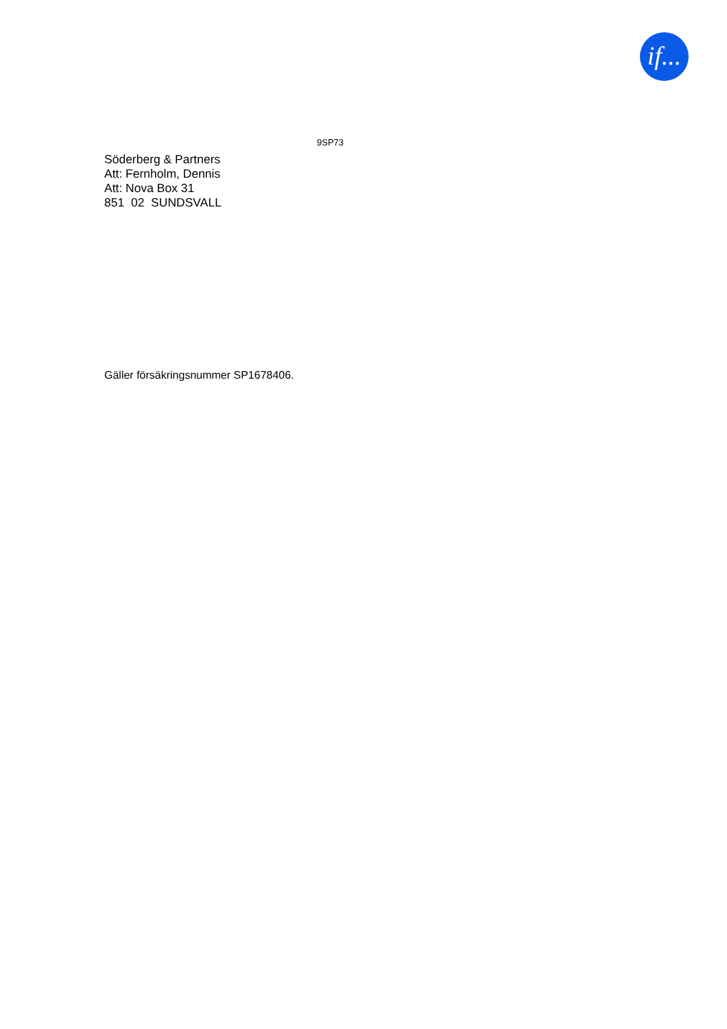if...
9SP73
Söderberg & Partners
Att: Fernholm, Dennis
Att: Nova Box 31
851 02 SUNDSVALL
Gäller försäkringsnummer SP1678406.